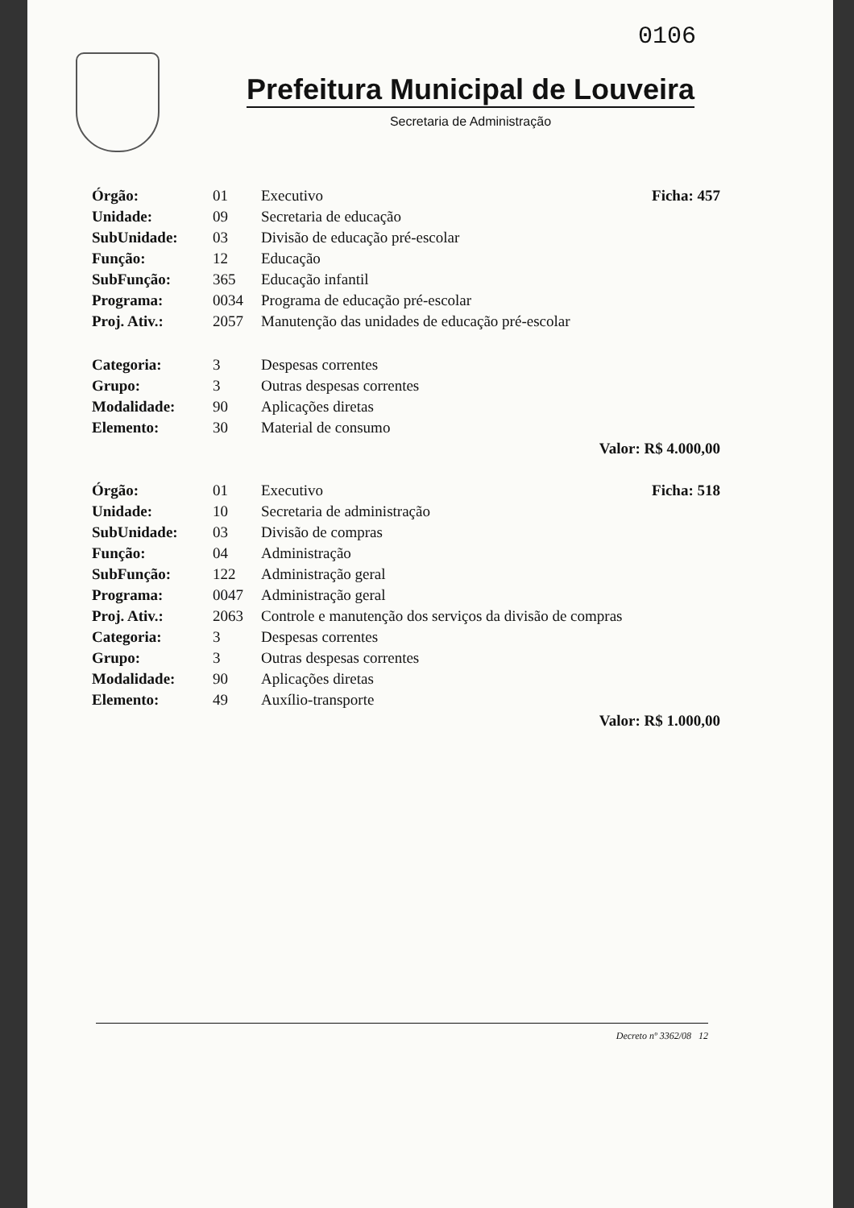0106
Prefeitura Municipal de Louveira
Secretaria de Administração
| Órgão: | 01 | Executivo | Ficha: 457 |
| Unidade: | 09 | Secretaria de educação | |
| SubUnidade: | 03 | Divisão de educação pré-escolar | |
| Função: | 12 | Educação | |
| SubFunção: | 365 | Educação infantil | |
| Programa: | 0034 | Programa de educação pré-escolar | |
| Proj. Ativ.: | 2057 | Manutenção das unidades de educação pré-escolar | |
| Categoria: | 3 | Despesas correntes | |
| Grupo: | 3 | Outras despesas correntes | |
| Modalidade: | 90 | Aplicações diretas | |
| Elemento: | 30 | Material de consumo | |
| Valor: R$ 4.000,00 | | | |
| Órgão: | 01 | Executivo | Ficha: 518 |
| Unidade: | 10 | Secretaria de administração | |
| SubUnidade: | 03 | Divisão de compras | |
| Função: | 04 | Administração | |
| SubFunção: | 122 | Administração geral | |
| Programa: | 0047 | Administração geral | |
| Proj. Ativ.: | 2063 | Controle e manutenção dos serviços da divisão de compras | |
| Categoria: | 3 | Despesas correntes | |
| Grupo: | 3 | Outras despesas correntes | |
| Modalidade: | 90 | Aplicações diretas | |
| Elemento: | 49 | Auxílio-transporte | |
| Valor: R$ 1.000,00 | | | |
Decreto nº 3362/08 12